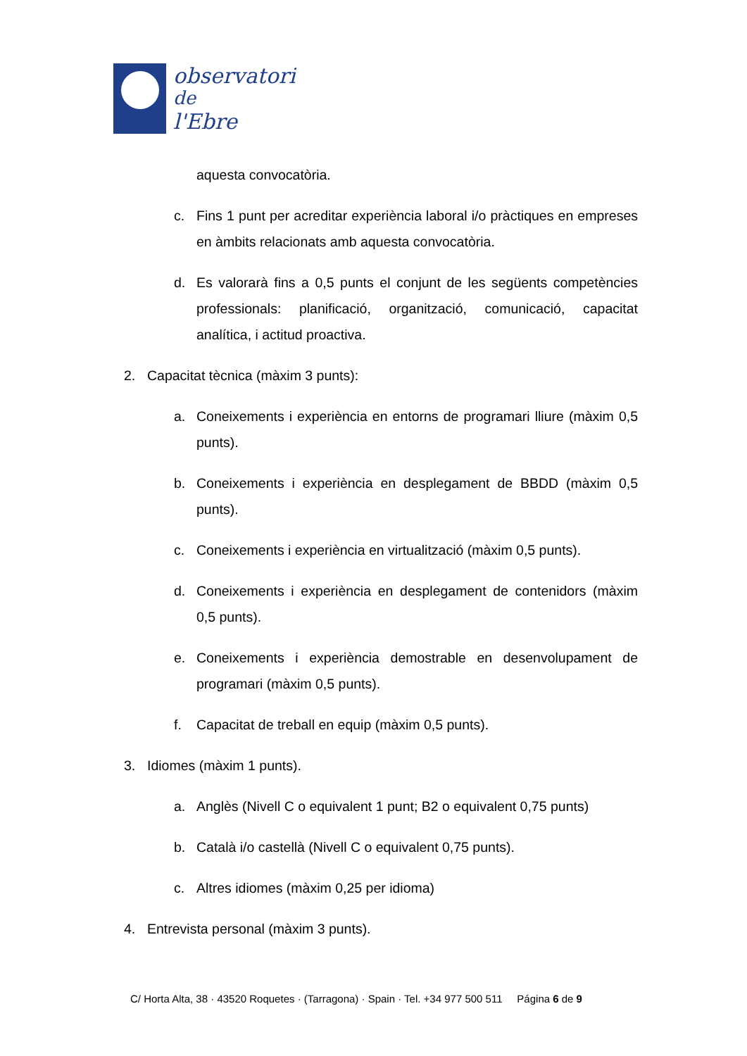observatori
de
l'Ebre
aquesta convocatòria.
c. Fins 1 punt per acreditar experiència laboral i/o pràctiques en empreses en àmbits relacionats amb aquesta convocatòria.
d. Es valorarà fins a 0,5 punts el conjunt de les següents competències professionals: planificació, organització, comunicació, capacitat analítica, i actitud proactiva.
2. Capacitat tècnica (màxim 3 punts):
a. Coneixements i experiència en entorns de programari lliure (màxim 0,5 punts).
b. Coneixements i experiència en desplegament de BBDD (màxim 0,5 punts).
c. Coneixements i experiència en virtualització (màxim 0,5 punts).
d. Coneixements i experiència en desplegament de contenidors (màxim 0,5 punts).
e. Coneixements i experiència demostrable en desenvolupament de programari (màxim 0,5 punts).
f. Capacitat de treball en equip (màxim 0,5 punts).
3. Idiomes (màxim 1 punts).
a. Anglès (Nivell C o equivalent 1 punt; B2 o equivalent 0,75 punts)
b. Català i/o castellà (Nivell C o equivalent 0,75 punts).
c. Altres idiomes (màxim 0,25 per idioma)
4. Entrevista personal (màxim 3 punts).
C/ Horta Alta, 38 · 43520 Roquetes · (Tarragona) · Spain · Tel. +34 977 500 511 Página 6 de 9